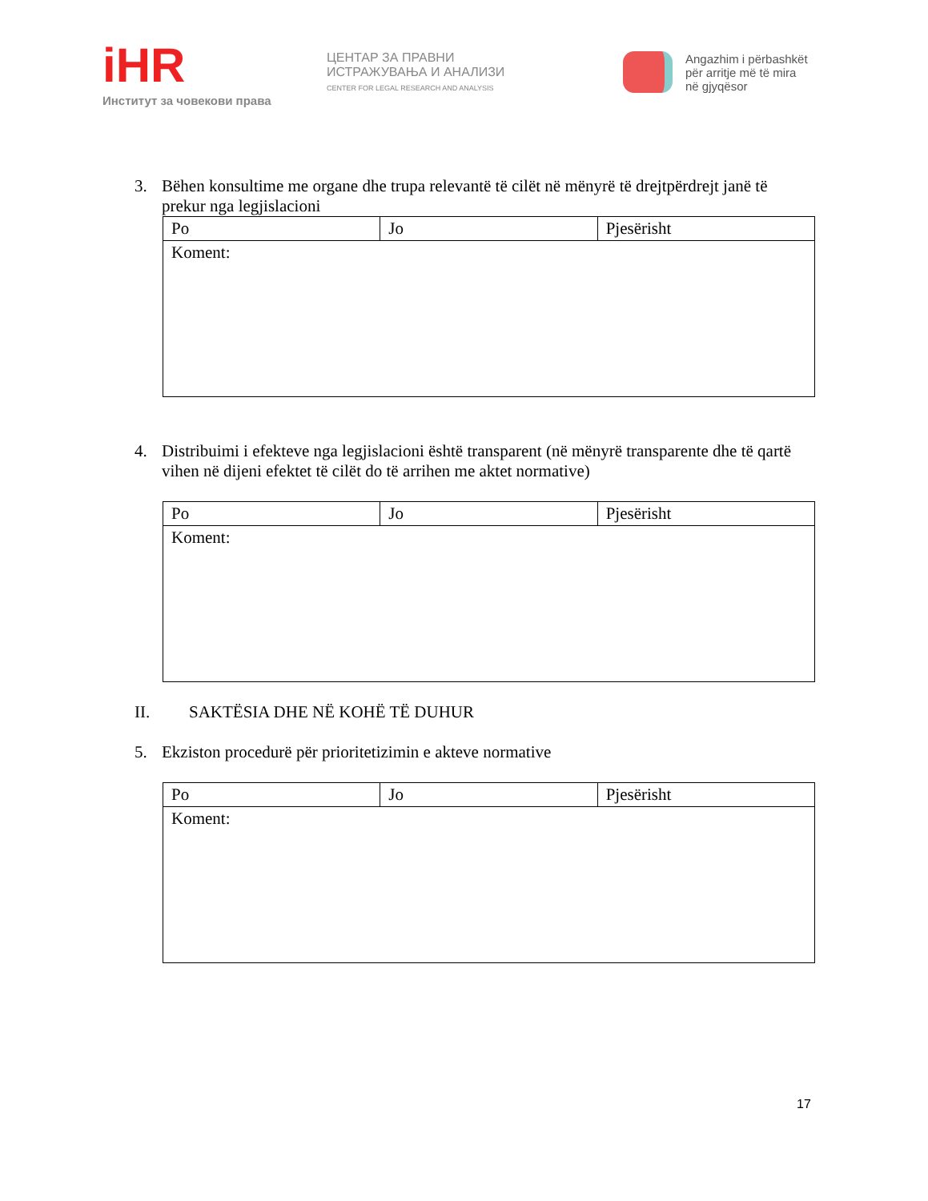iHR
Институт за човекови права
ЦЕНТАР ЗА ПРАВНИ
ИСТРАЖУВАЊА И АНАЛИЗИ
CENTER FOR LEGAL RESEARCH AND ANALYSIS
Angazhim i përbashkët
për arritje më të mira
në gjyqësor
3. Bëhen konsultime me organe dhe trupa relevantë të cilët në mënyrë të drejtpërdrejt janë të prekur nga legjislacioni
| Po | Jo | Pjesërisht |
| Koment: | | |
4. Distribuimi i efekteve nga legjislacioni është transparent (në mënyrë transparente dhe të qartë vihen në dijeni efektet të cilët do të arrihen me aktet normative)
| Po | Jo | Pjesërisht |
| Koment: | | |
II. SAKTËSIA DHE NË KOHË TË DUHUR
5. Ekziston procedurë për prioritetizimin e akteve normative
| Po | Jo | Pjesërisht |
| Koment: | | |
17